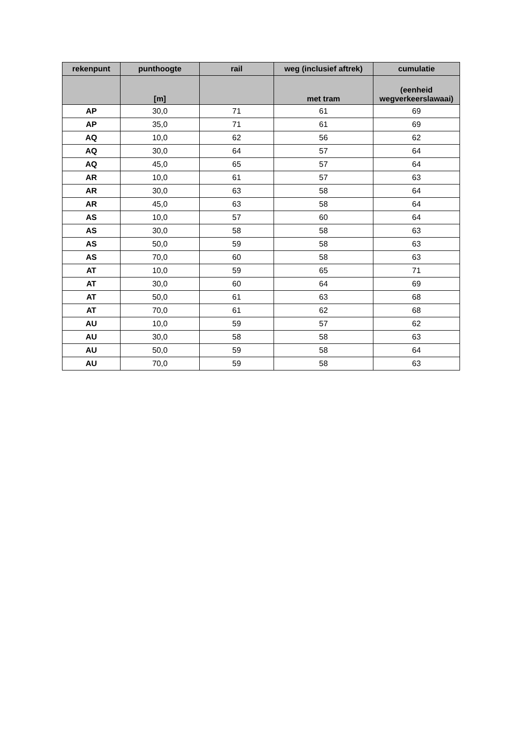| rekenpunt | punthoogte | rail | weg (inclusief aftrek) | cumulatie |
| --- | --- | --- | --- | --- |
| | [m] | | met tram | (eenheid wegverkeerslawaai) |
| AP | 30,0 | 71 | 61 | 69 |
| AP | 35,0 | 71 | 61 | 69 |
| AQ | 10,0 | 62 | 56 | 62 |
| AQ | 30,0 | 64 | 57 | 64 |
| AQ | 45,0 | 65 | 57 | 64 |
| AR | 10,0 | 61 | 57 | 63 |
| AR | 30,0 | 63 | 58 | 64 |
| AR | 45,0 | 63 | 58 | 64 |
| AS | 10,0 | 57 | 60 | 64 |
| AS | 30,0 | 58 | 58 | 63 |
| AS | 50,0 | 59 | 58 | 63 |
| AS | 70,0 | 60 | 58 | 63 |
| AT | 10,0 | 59 | 65 | 71 |
| AT | 30,0 | 60 | 64 | 69 |
| AT | 50,0 | 61 | 63 | 68 |
| AT | 70,0 | 61 | 62 | 68 |
| AU | 10,0 | 59 | 57 | 62 |
| AU | 30,0 | 58 | 58 | 63 |
| AU | 50,0 | 59 | 58 | 64 |
| AU | 70,0 | 59 | 58 | 63 |